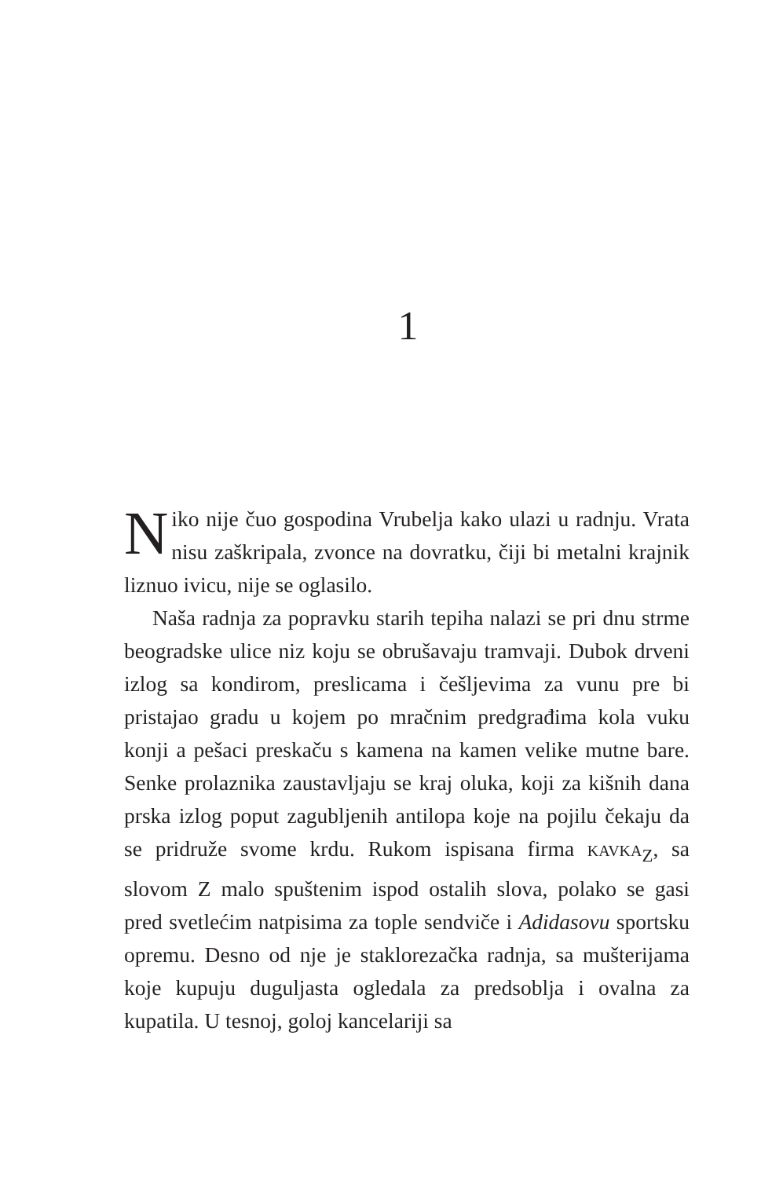1
Niko nije čuo gospodina Vrubelja kako ulazi u radnju. Vrata nisu zaškripala, zvonce na dovratku, čiji bi metalni krajnik liznuo ivicu, nije se oglasilo.
Naša radnja za popravku starih tepiha nalazi se pri dnu strme beogradske ulice niz koju se obrušavaju tramvaji. Dubok drveni izlog sa kondirom, preslicama i češljevima za vunu pre bi pristajao gradu u kojem po mračnim predgrađima kola vuku konji a pešaci preskaču s kamena na kamen velike mutne bare. Senke prolaznika zaustavljaju se kraj oluka, koji za kišnih dana prska izlog poput zagubljenih antilopa koje na pojilu čekaju da se pridruže svome krdu. Rukom ispisana firma KAVKA<sub>Z</sub>, sa slovom Z malo spuštenim ispod ostalih slova, polako se gasi pred svetlećim natpisima za tople sendviče i Adidasovu sportsku opremu. Desno od nje je staklorezačka radnja, sa mušterijama koje kupuju duguljasta ogledala za predsoblja i ovalna za kupatila. U tesnoj, goloj kancelariji sa